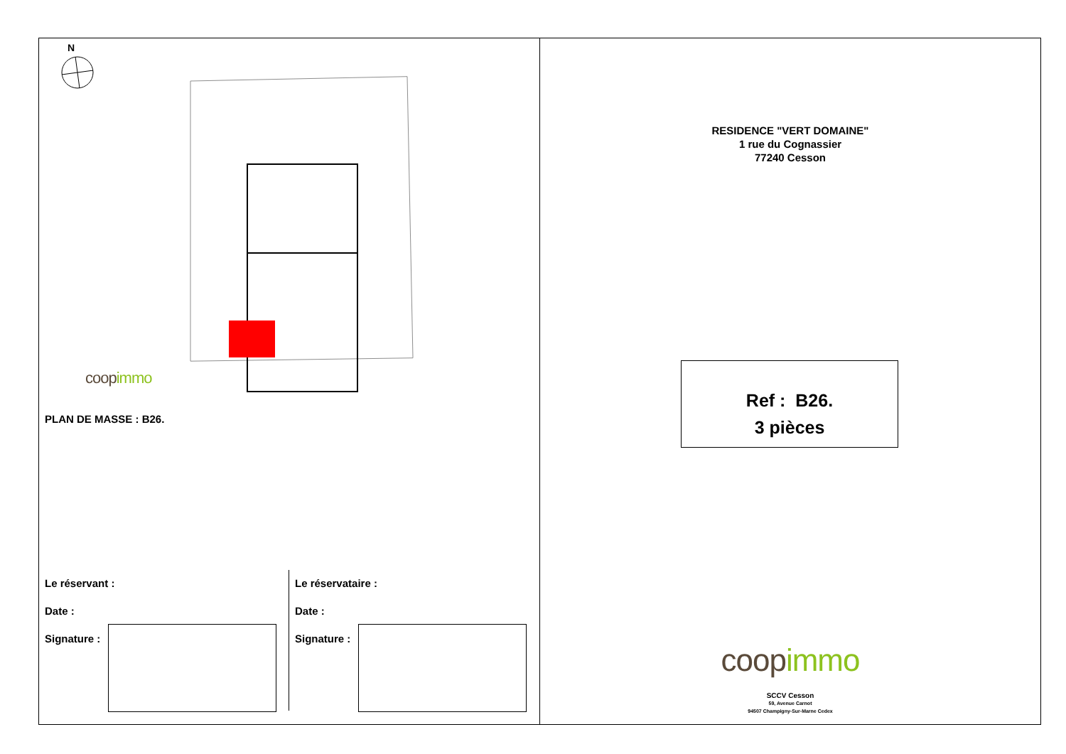N
coop immo
PLAN DE MASSE : B26.
Le réservant :
Date :
Signature :
Le réservataire :
Date :
Signature :
RESIDENCE "VERT DOMAINE"
1 rue du Cognassier
77240 Cesson
Ref : B26.
3 pièces
coop immo
SCCV Cesson
59, Avenue Carnot
94507 Champigny-Sur-Marne Cedex